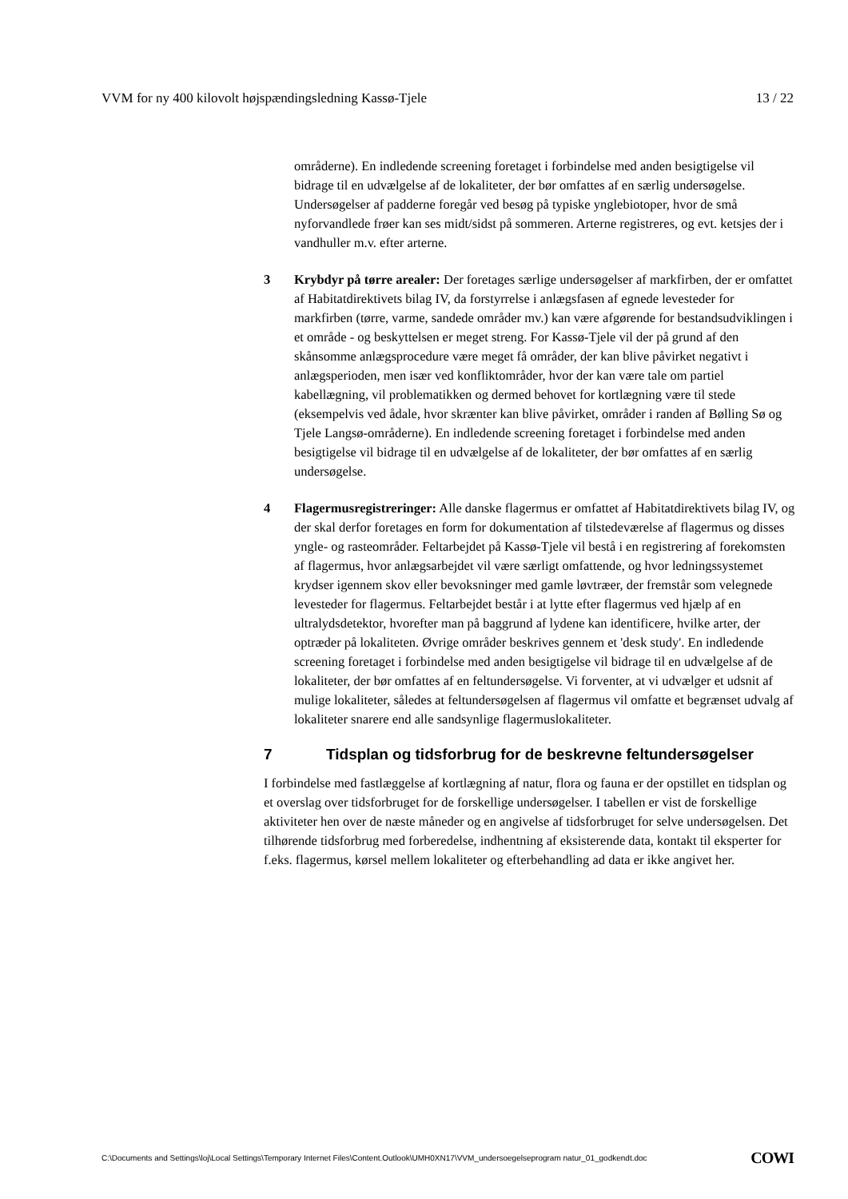VVM for ny 400 kilovolt højspændingsledning Kassø-Tjele 13 / 22
områderne). En indledende screening foretaget i forbindelse med anden besigtigelse vil bidrage til en udvælgelse af de lokaliteter, der bør omfattes af en særlig undersøgelse. Undersøgelser af padderne foregår ved besøg på typiske ynglebiotoper, hvor de små nyforvandlede frøer kan ses midt/sidst på sommeren. Arterne registreres, og evt. ketsjes der i vandhuller m.v. efter arterne.
3 Krybdyr på tørre arealer: Der foretages særlige undersøgelser af markfirben, der er omfattet af Habitatdirektivets bilag IV, da forstyrrelse i anlægsfasen af egnede levesteder for markfirben (tørre, varme, sandede områder mv.) kan være afgørende for bestandsudviklingen i et område - og beskyttelsen er meget streng. For Kassø-Tjele vil der på grund af den skånsomme anlægsprocedure være meget få områder, der kan blive påvirket negativt i anlægsperioden, men især ved konfliktområder, hvor der kan være tale om partiel kabellægning, vil problematikken og dermed behovet for kortlægning være til stede (eksempelvis ved ådale, hvor skrænter kan blive påvirket, områder i randen af Bølling Sø og Tjele Langsø-områderne). En indledende screening foretaget i forbindelse med anden besigtigelse vil bidrage til en udvælgelse af de lokaliteter, der bør omfattes af en særlig undersøgelse.
4 Flagermusregistreringer: Alle danske flagermus er omfattet af Habitatdirektivets bilag IV, og der skal derfor foretages en form for dokumentation af tilstedeværelse af flagermus og disses yngle- og rasteområder. Feltarbejdet på Kassø-Tjele vil bestå i en registrering af forekomsten af flagermus, hvor anlægsarbejdet vil være særligt omfattende, og hvor ledningssystemet krydser igennem skov eller bevoksninger med gamle løvtræer, der fremstår som velegnede levesteder for flagermus. Feltarbejdet består i at lytte efter flagermus ved hjælp af en ultralydsdetektor, hvorefter man på baggrund af lydene kan identificere, hvilke arter, der optræder på lokaliteten. Øvrige områder beskrives gennem et 'desk study'. En indledende screening foretaget i forbindelse med anden besigtigelse vil bidrage til en udvælgelse af de lokaliteter, der bør omfattes af en feltundersøgelse. Vi forventer, at vi udvælger et udsnit af mulige lokaliteter, således at feltundersøgelsen af flagermus vil omfatte et begrænset udvalg af lokaliteter snarere end alle sandsynlige flagermuslokaliteter.
7 Tidsplan og tidsforbrug for de beskrevne feltundersøgelser
I forbindelse med fastlæggelse af kortlægning af natur, flora og fauna er der opstillet en tidsplan og et overslag over tidsforbruget for de forskellige undersøgelser. I tabellen er vist de forskellige aktiviteter hen over de næste måneder og en angivelse af tidsforbruget for selve undersøgelsen. Det tilhørende tidsforbrug med forberedelse, indhentning af eksisterende data, kontakt til eksperter for f.eks. flagermus, kørsel mellem lokaliteter og efterbehandling ad data er ikke angivet her.
C:\Documents and Settings\loj\Local Settings\Temporary Internet Files\Content.Outlook\UMH0XN17\VVM_undersoegelseprogram natur_01_godkendt.doc COWI